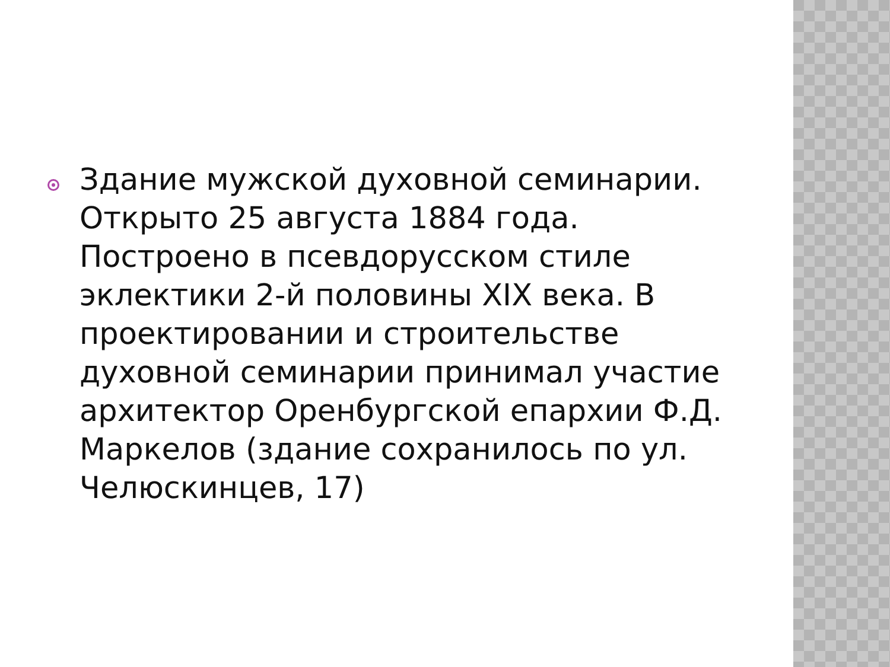Здание мужской духовной семинарии. Открыто 25 августа 1884 года. Построено в псевдорусском стиле эклектики 2-й половины XIX века. В проектировании и строительстве духовной семинарии принимал участие архитектор Оренбургской епархии Ф.Д. Маркелов (здание сохранилось по ул. Челюскинцев, 17)